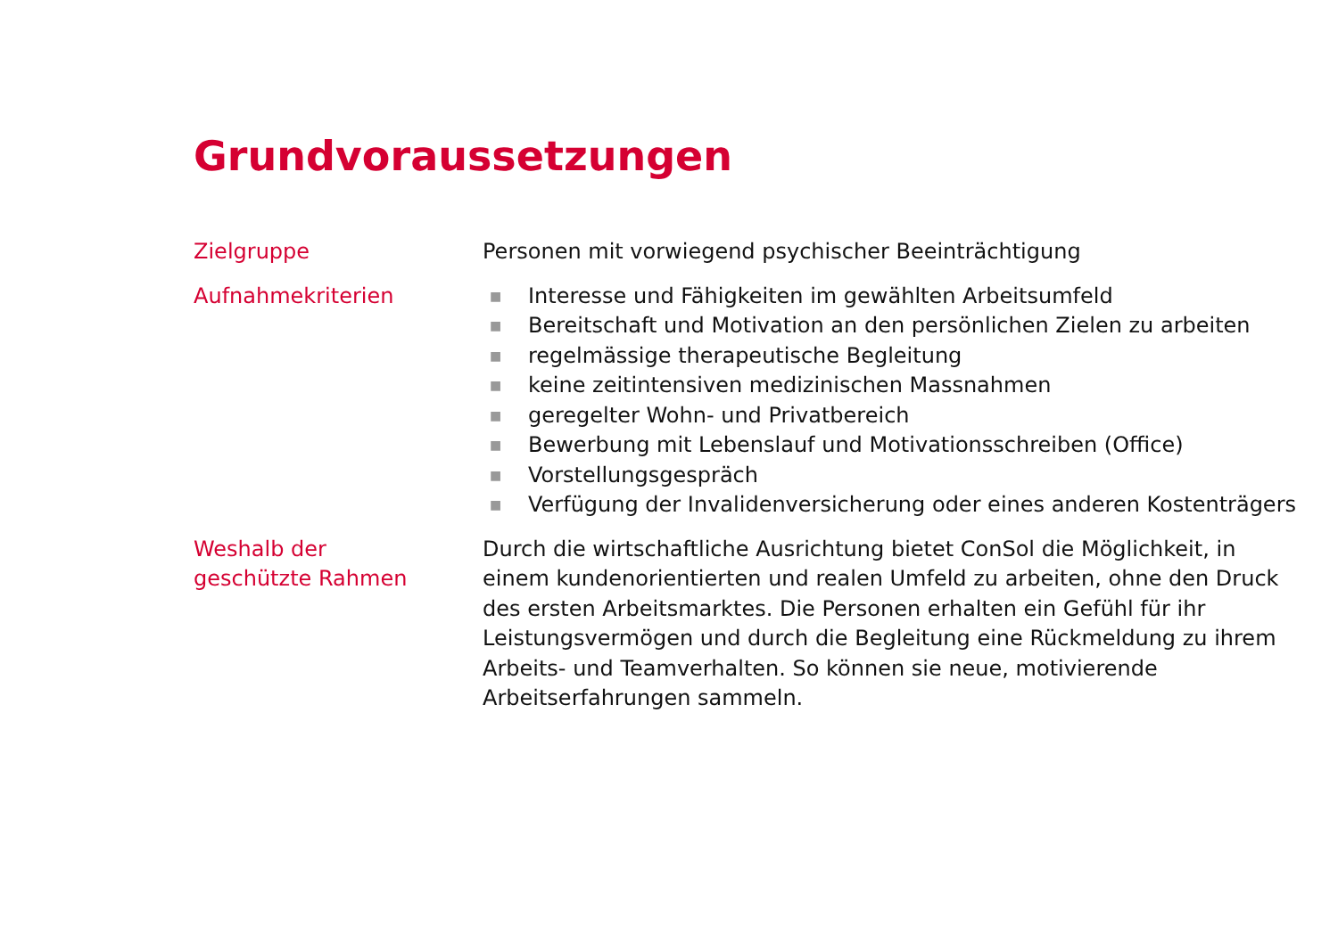Grundvoraussetzungen
Zielgruppe Personen mit vorwiegend psychischer Beeinträchtigung
Aufnahmekriterien
■ Interesse und Fähigkeiten im gewählten Arbeitsumfeld
■ Bereitschaft und Motivation an den persönlichen Zielen zu arbeiten
■ regelmässige therapeutische Begleitung
■ keine zeitintensiven medizinischen Massnahmen
■ geregelter Wohn- und Privatbereich
■ Bewerbung mit Lebenslauf und Motivationsschreiben (Office)
■ Vorstellungsgespräch
■ Verfügung der Invalidenversicherung oder eines anderen Kostenträgers
Weshalb der
geschützte Rahmen
Durch die wirtschaftliche Ausrichtung bietet ConSol die Möglichkeit, in einem kundenorientierten und realen Umfeld zu arbeiten, ohne den Druck des ersten Arbeitsmarktes. Die Personen erhalten ein Gefühl für ihr Leistungsvermögen und durch die Begleitung eine Rückmeldung zu ihrem Arbeits- und Teamverhalten. So können sie neue, motivierende Arbeitserfahrungen sammeln.